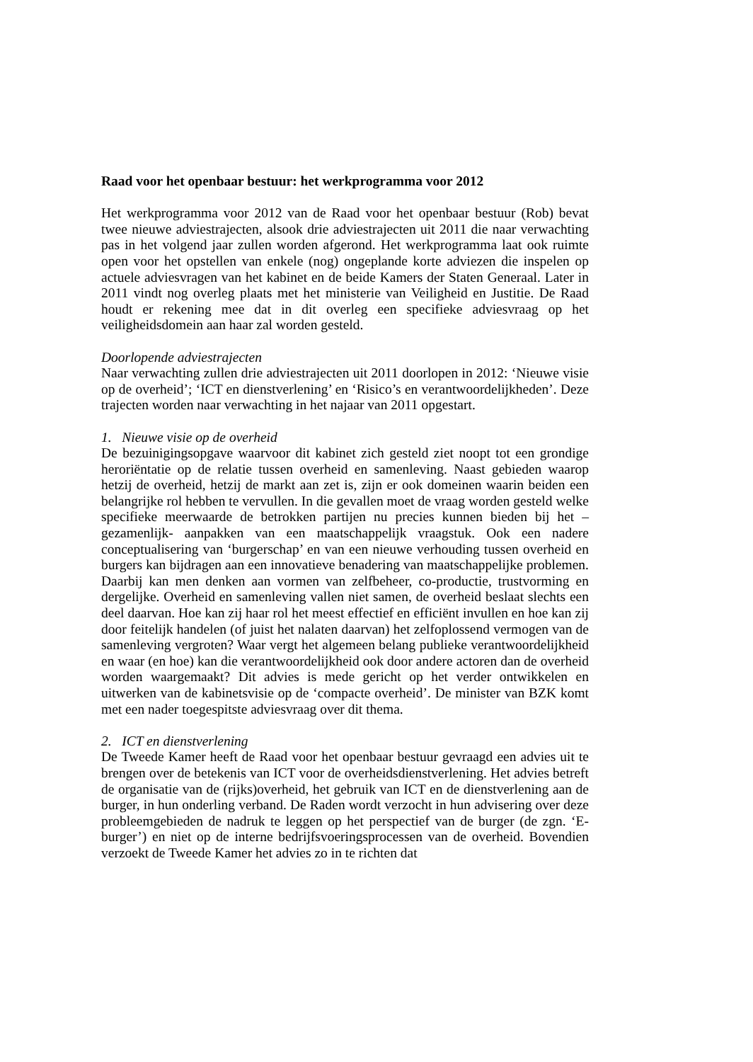Raad voor het openbaar bestuur: het werkprogramma voor 2012
Het werkprogramma voor 2012 van de Raad voor het openbaar bestuur (Rob) bevat twee nieuwe adviestrajecten, alsook drie adviestrajecten uit 2011 die naar verwachting pas in het volgend jaar zullen worden afgerond. Het werkprogramma laat ook ruimte open voor het opstellen van enkele (nog) ongeplande korte adviezen die inspelen op actuele adviesvragen van het kabinet en de beide Kamers der Staten Generaal. Later in 2011 vindt nog overleg plaats met het ministerie van Veiligheid en Justitie. De Raad houdt er rekening mee dat in dit overleg een specifieke adviesvraag op het veiligheidsdomein aan haar zal worden gesteld.
Doorlopende adviestrajecten
Naar verwachting zullen drie adviestrajecten uit 2011 doorlopen in 2012: ‘Nieuwe visie op de overheid’; ‘ICT en dienstverlening’ en ‘Risico’s en verantwoordelijkheden’. Deze trajecten worden naar verwachting in het najaar van 2011 opgestart.
1. Nieuwe visie op de overheid
De bezuinigingsopgave waarvoor dit kabinet zich gesteld ziet noopt tot een grondige heroriëntatie op de relatie tussen overheid en samenleving. Naast gebieden waarop hetzij de overheid, hetzij de markt aan zet is, zijn er ook domeinen waarin beiden een belangrijke rol hebben te vervullen. In die gevallen moet de vraag worden gesteld welke specifieke meerwaarde de betrokken partijen nu precies kunnen bieden bij het –gezamenlijk- aanpakken van een maatschappelijk vraagstuk. Ook een nadere conceptualisering van ‘burgerschap’ en van een nieuwe verhouding tussen overheid en burgers kan bijdragen aan een innovatieve benadering van maatschappelijke problemen. Daarbij kan men denken aan vormen van zelfbeheer, co-productie, trustvorming en dergelijke. Overheid en samenleving vallen niet samen, de overheid beslaat slechts een deel daarvan. Hoe kan zij haar rol het meest effectief en efficiënt invullen en hoe kan zij door feitelijk handelen (of juist het nalaten daarvan) het zelfoplossend vermogen van de samenleving vergroten? Waar vergt het algemeen belang publieke verantwoordelijkheid en waar (en hoe) kan die verantwoordelijkheid ook door andere actoren dan de overheid worden waargemaakt? Dit advies is mede gericht op het verder ontwikkelen en uitwerken van de kabinetsvisie op de ‘compacte overheid’. De minister van BZK komt met een nader toegespitste adviesvraag over dit thema.
2. ICT en dienstverlening
De Tweede Kamer heeft de Raad voor het openbaar bestuur gevraagd een advies uit te brengen over de betekenis van ICT voor de overheidsdienstverlening. Het advies betreft de organisatie van de (rijks)overheid, het gebruik van ICT en de dienstverlening aan de burger, in hun onderling verband. De Raden wordt verzocht in hun advisering over deze probleemgebieden de nadruk te leggen op het perspectief van de burger (de zgn. ‘E-burger’) en niet op de interne bedrijfsvoeringsprocessen van de overheid. Bovendien verzoekt de Tweede Kamer het advies zo in te richten dat